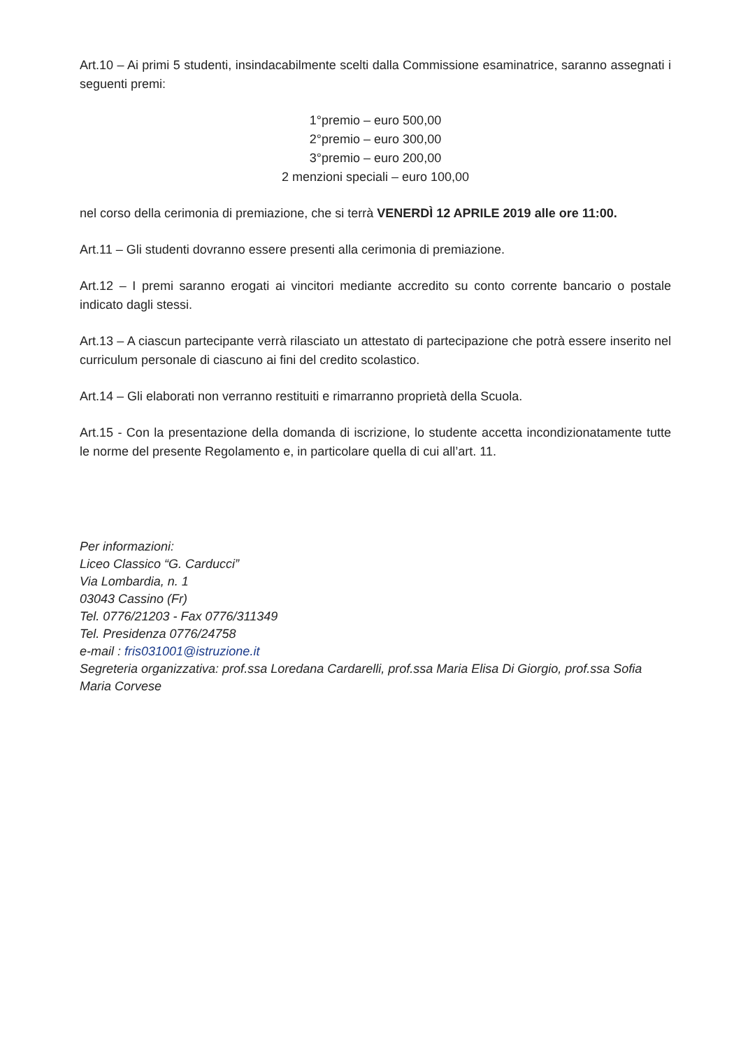Art.10 – Ai primi 5 studenti, insindacabilmente scelti dalla Commissione esaminatrice, saranno assegnati i seguenti premi:
1°premio – euro 500,00
2°premio – euro 300,00
3°premio – euro 200,00
2 menzioni speciali – euro 100,00
nel corso della cerimonia di premiazione, che si terrà VENERDÌ 12 APRILE 2019 alle ore 11:00.
Art.11 – Gli studenti dovranno essere presenti alla cerimonia di premiazione.
Art.12 – I premi saranno erogati ai vincitori mediante accredito su conto corrente bancario o postale indicato dagli stessi.
Art.13 – A ciascun partecipante verrà rilasciato un attestato di partecipazione che potrà essere inserito nel curriculum personale di ciascuno ai fini del credito scolastico.
Art.14 – Gli elaborati non verranno restituiti e rimarranno proprietà della Scuola.
Art.15 - Con la presentazione della domanda di iscrizione, lo studente accetta incondizionatamente tutte le norme del presente Regolamento e, in particolare quella di cui all’art. 11.
Per informazioni:
Liceo Classico “G. Carducci”
Via Lombardia, n. 1
03043 Cassino (Fr)
Tel. 0776/21203 - Fax 0776/311349
Tel. Presidenza 0776/24758
e-mail : fris031001@istruzione.it
Segreteria organizzativa: prof.ssa Loredana Cardarelli, prof.ssa Maria Elisa Di Giorgio, prof.ssa Sofia Maria Corvese